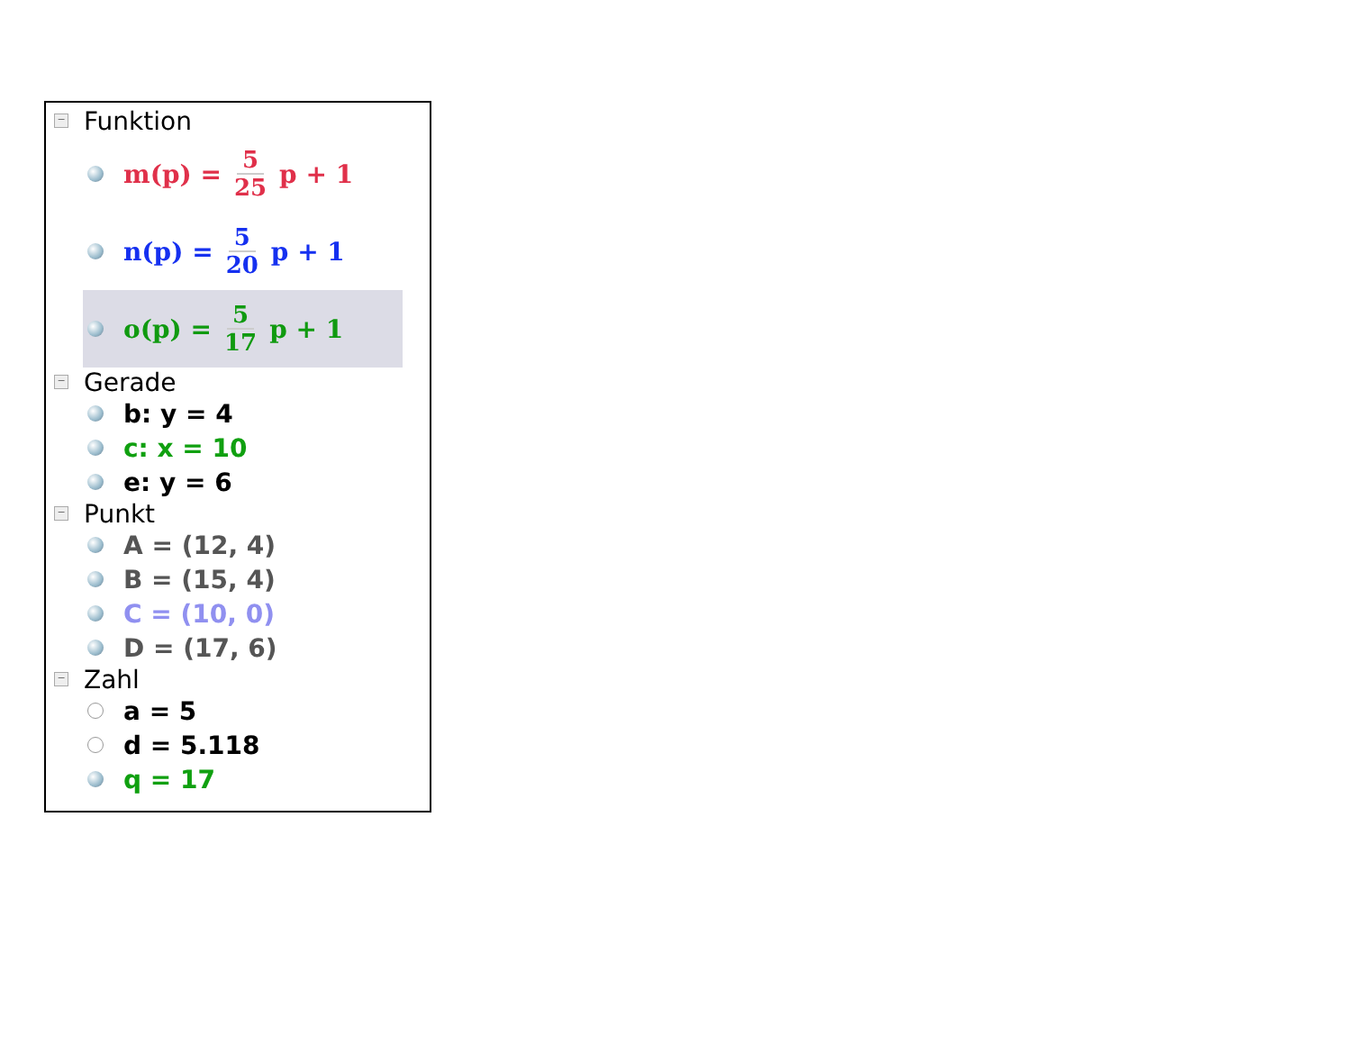−
Funktion
m(p) = 5 25 p + 1
n(p) = 5 20 p + 1
o(p) = 5 17 p + 1
−
Gerade
b: y = 4
c: x = 10
e: y = 6
−
Punkt
A = (12, 4)
B = (15, 4)
C = (10, 0)
D = (17, 6)
−
Zahl
a = 5
d = 5.118
q = 17